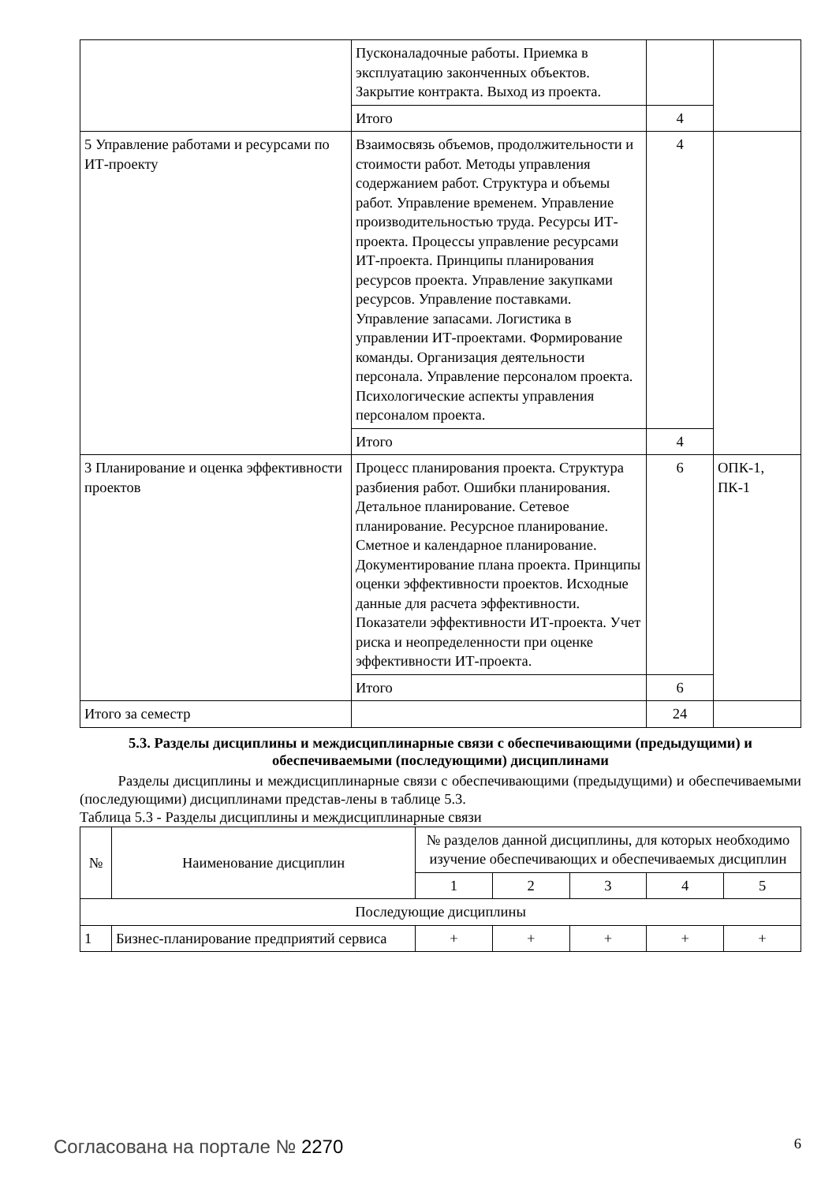| | Пусконаладочные работы. Приемка в эксплуатацию законченных объектов. Закрытие контракта. Выход из проекта. | | |
| | Итого | 4 | |
| 5 Управление работами и ресурсами по ИТ-проекту | Взаимосвязь объемов, продолжительности и стоимости работ. Методы управления содержанием работ. Структура и объемы работ. Управление временем. Управление производительностью труда. Ресурсы ИТ-проекта. Процессы управление ресурсами ИТ-проекта. Принципы планирования ресурсов проекта. Управление закупками ресурсов. Управление поставками. Управление запасами. Логистика в управлении ИТ-проектами. Формирование команды. Организация деятельности персонала. Управление персоналом проекта. Психологические аспекты управления персоналом проекта. | 4 | |
| | Итого | 4 | |
| 3 Планирование и оценка эффективности проектов | Процесс планирования проекта. Структура разбиения работ. Ошибки планирования. Детальное планирование. Сетевое планирование. Ресурсное планирование. Сметное и календарное планирование. Документирование плана проекта. Принципы оценки эффективности проектов. Исходные данные для расчета эффективности. Показатели эффективности ИТ-проекта. Учет риска и неопределенности при оценке эффективности ИТ-проекта. | 6 | ОПК-1, ПК-1 |
| | Итого | 6 | |
| Итого за семестр | | 24 | |
5.3. Разделы дисциплины и междисциплинарные связи с обеспечивающими (предыдущими) и обеспечиваемыми (последующими) дисциплинами
Разделы дисциплины и междисциплинарные связи с обеспечивающими (предыдущими) и обеспечиваемыми (последующими) дисциплинами представ-лены в таблице 5.3.
Таблица 5.3 - Разделы дисциплины и междисциплинарные связи
| № | Наименование дисциплин | № разделов данной дисциплины, для которых необходимо изучение обеспечивающих и обеспечиваемых дисциплин | | | | |
| --- | --- | --- | --- | --- | --- | --- |
| | | 1 | 2 | 3 | 4 | 5 |
| Последующие дисциплины | | | | | | |
| 1 | Бизнес-планирование предприятий сервиса | + | + | + | + | + |
Согласована на портале № 2270 6